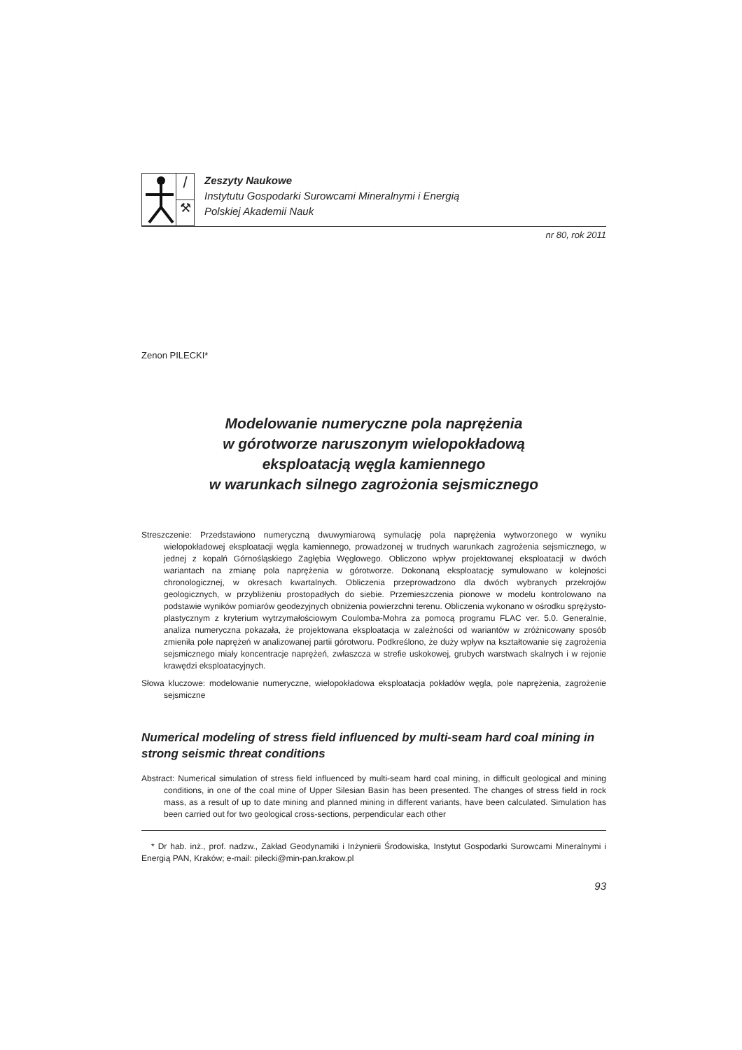/
⚒
Zeszyty Naukowe
Instytutu Gospodarki Surowcami Mineralnymi i Energią
Polskiej Akademii Nauk
nr 80, rok 2011
Zenon PILECKI*
Modelowanie numeryczne pola naprężenia
w górotworze naruszonym wielopokładową
eksploatacją węgla kamiennego
w warunkach silnego zagrożonia sejsmicznego
Streszczenie: Przedstawiono numeryczną dwuwymiarową symulację pola naprężenia wytworzonego w wyniku wielopokładowej eksploatacji węgla kamiennego, prowadzonej w trudnych warunkach zagrożenia sejsmicznego, w jednej z kopalń Górnośląskiego Zagłębia Węglowego. Obliczono wpływ projektowanej eksploatacji w dwóch wariantach na zmianę pola naprężenia w górotworze. Dokonaną eksploatację symulowano w kolejności chronologicznej, w okresach kwartalnych. Obliczenia przeprowadzono dla dwóch wybranych przekrojów geologicznych, w przybliżeniu prostopadłych do siebie. Przemieszczenia pionowe w modelu kontrolowano na podstawie wyników pomiarów geodezyjnych obniżenia powierzchni terenu. Obliczenia wykonano w ośrodku sprężysto-plastycznym z kryterium wytrzymałościowym Coulomba-Mohra za pomocą programu FLAC ver. 5.0. Generalnie, analiza numeryczna pokazała, że projektowana eksploatacja w zależności od wariantów w zróżnicowany sposób zmieniła pole naprężeń w analizowanej partii górotworu. Podkreślono, że duży wpływ na kształtowanie się zagrożenia sejsmicznego miały koncentracje naprężeń, zwłaszcza w strefie uskokowej, grubych warstwach skalnych i w rejonie krawędzi eksploatacyjnych.
Słowa kluczowe: modelowanie numeryczne, wielopokładowa eksploatacja pokładów węgla, pole naprężenia, zagrożenie sejsmiczne
Numerical modeling of stress field influenced by multi-seam hard coal mining in strong seismic threat conditions
Abstract: Numerical simulation of stress field influenced by multi-seam hard coal mining, in difficult geological and mining conditions, in one of the coal mine of Upper Silesian Basin has been presented. The changes of stress field in rock mass, as a result of up to date mining and planned mining in different variants, have been calculated. Simulation has been carried out for two geological cross-sections, perpendicular each other
* Dr hab. inż., prof. nadzw., Zakład Geodynamiki i Inżynierii Środowiska, Instytut Gospodarki Surowcami Mineralnymi i Energią PAN, Kraków; e-mail: pilecki@min-pan.krakow.pl
93